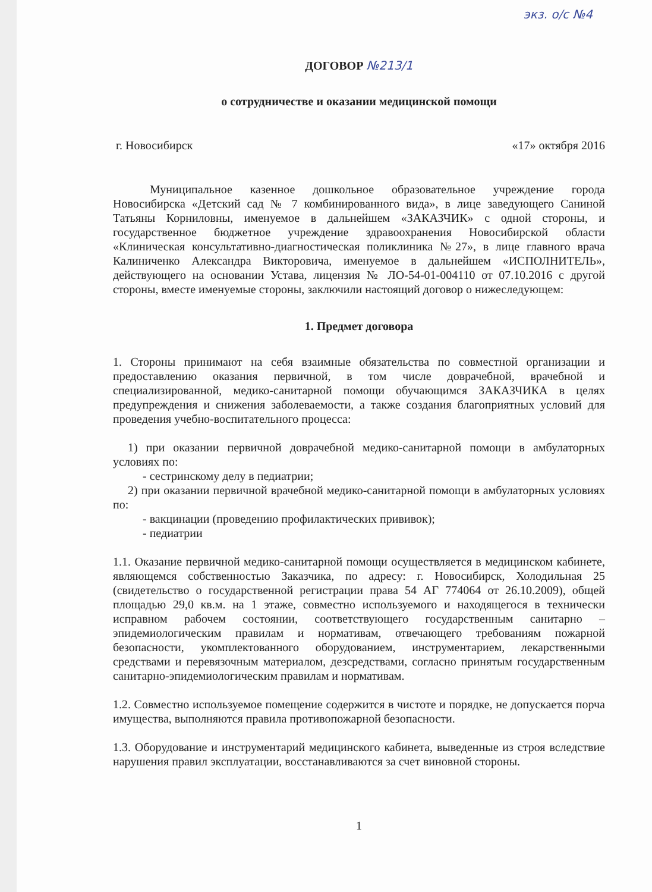экз. о/с №4
ДОГОВОР №213/1
о сотрудничестве и оказании медицинской помощи
г. Новосибирск «17» октября 2016
Муниципальное казенное дошкольное образовательное учреждение города Новосибирска «Детский сад № 7 комбинированного вида», в лице заведующего Саниной Татьяны Корниловны, именуемое в дальнейшем «ЗАКАЗЧИК» с одной стороны, и государственное бюджетное учреждение здравоохранения Новосибирской области «Клиническая консультативно-диагностическая поликлиника №27», в лице главного врача Калиниченко Александра Викторовича, именуемое в дальнейшем «ИСПОЛНИТЕЛЬ», действующего на основании Устава, лицензия № ЛО-54-01-004110 от 07.10.2016 с другой стороны, вместе именуемые стороны, заключили настоящий договор о нижеследующем:
1. Предмет договора
1. Стороны принимают на себя взаимные обязательства по совместной организации и предоставлению оказания первичной, в том числе доврачебной, врачебной и специализированной, медико-санитарной помощи обучающимся ЗАКАЗЧИКА в целях предупреждения и снижения заболеваемости, а также создания благоприятных условий для проведения учебно-воспитательного процесса:
1) при оказании первичной доврачебной медико-санитарной помощи в амбулаторных условиях по:
- сестринскому делу в педиатрии;
2) при оказании первичной врачебной медико-санитарной помощи в амбулаторных условиях по:
- вакцинации (проведению профилактических прививок);
- педиатрии
1.1. Оказание первичной медико-санитарной помощи осуществляется в медицинском кабинете, являющемся собственностью Заказчика, по адресу: г. Новосибирск, Холодильная 25 (свидетельство о государственной регистрации права 54 АГ 774064 от 26.10.2009), общей площадью 29,0 кв.м. на 1 этаже, совместно используемого и находящегося в технически исправном рабочем состоянии, соответствующего государственным санитарно – эпидемиологическим правилам и нормативам, отвечающего требованиям пожарной безопасности, укомплектованного оборудованием, инструментарием, лекарственными средствами и перевязочным материалом, дезсредствами, согласно принятым государственным санитарно-эпидемиологическим правилам и нормативам.
1.2. Совместно используемое помещение содержится в чистоте и порядке, не допускается порча имущества, выполняются правила противопожарной безопасности.
1.3. Оборудование и инструментарий медицинского кабинета, выведенные из строя вследствие нарушения правил эксплуатации, восстанавливаются за счет виновной стороны.
1